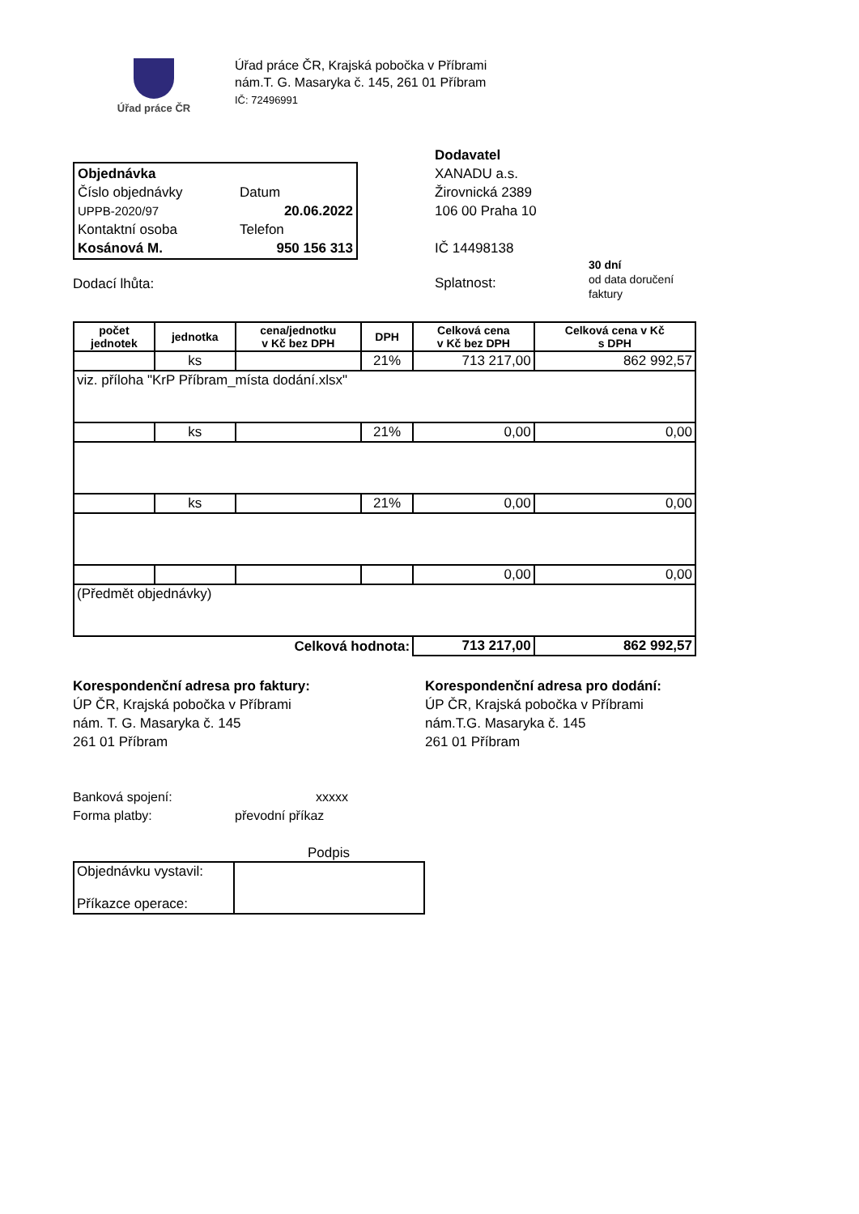Úřad práce ČR
Úřad práce ČR, Krajská pobočka v Příbrami
nám.T. G. Masaryka č. 145, 261 01 Příbram
IČ: 72496991
Objednávka
Číslo objednávky Datum
UPPB-2020/97 20.06.2022
Kontaktní osoba Telefon
Kosánová M. 950 156 313
Dodací lhůta:
Dodavatel
XANADU a.s.
Žirovnická 2389
106 00 Praha 10
IČ 14498138
Splatnost: 30 dní
od data doručení
faktury
| počet jednotek | jednotka | cena/jednotku v Kč bez DPH | DPH | Celková cena v Kč bez DPH | Celková cena v Kč s DPH |
| --- | --- | --- | --- | --- | --- |
| | ks | | 21% | 713 217,00 | 862 992,57 |
| viz. příloha "KrP Příbram_místa dodání.xlsx" | | | | | |
| | ks | | 21% | 0,00 | 0,00 |
| | ks | | 21% | 0,00 | 0,00 |
| | | | | 0,00 | 0,00 |
| (Předmět objednávky) | | | | | |
| Celková hodnota: | | | | 713 217,00 | 862 992,57 |
Korespondenční adresa pro faktury:
ÚP ČR, Krajská pobočka v Příbrami
nám. T. G. Masaryka č. 145
261 01 Příbram
Korespondenční adresa pro dodání:
ÚP ČR, Krajská pobočka v Příbrami
nám.T.G. Masaryka č. 145
261 01 Příbram
Banková spojení: xxxxx
Forma platby: převodní příkaz
Podpis
| Objednávku vystavil: Příkazce operace: | |